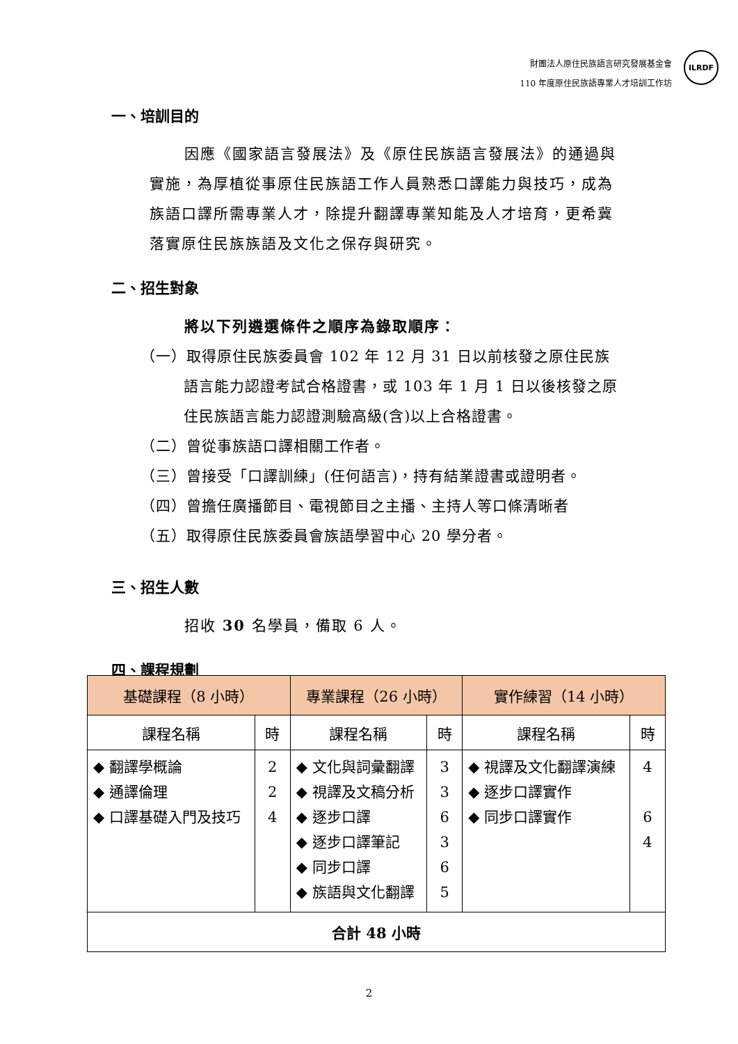財團法人原住民族語言研究發展基金會
110 年度原住民族語專業人才培訓工作坊
ILRDF
一、培訓目的
因應《國家語言發展法》及《原住民族語言發展法》的通過與實施，為厚植從事原住民族語工作人員熟悉口譯能力與技巧，成為族語口譯所需專業人才，除提升翻譯專業知能及人才培育，更希冀落實原住民族族語及文化之保存與研究。
二、招生對象
將以下列遴選條件之順序為錄取順序：
（一）取得原住民族委員會 102 年 12 月 31 日以前核發之原住民族語言能力認證考試合格證書，或 103 年 1 月 1 日以後核發之原住民族語言能力認證測驗高級(含)以上合格證書。
（二）曾從事族語口譯相關工作者。
（三）曾接受「口譯訓練」(任何語言)，持有結業證書或證明者。
（四）曾擔任廣播節目、電視節目之主播、主持人等口條清晰者
（五）取得原住民族委員會族語學習中心 20 學分者。
三、招生人數
招收 30 名學員，備取 6 人。
四、課程規劃
| 基礎課程（8 小時） | | 專業課程（26 小時） | | 實作練習（14 小時） | |
| --- | --- | --- | --- | --- | --- |
| 課程名稱 | 時 | 課程名稱 | 時 | 課程名稱 | 時 |
| ◆ 翻譯學概論 ◆ 通譯倫理 ◆ 口譯基礎入門及技巧 | 2 2 4 | ◆ 文化與詞彙翻譯 ◆ 視譯及文稿分析 ◆ 逐步口譯 ◆ 逐步口譯筆記 ◆ 同步口譯 ◆ 族語與文化翻譯 | 3 3 6 3 6 5 | ◆ 視譯及文化翻譯演練 ◆ 逐步口譯實作 ◆ 同步口譯實作 | 4 6 4 |
| 合計 48 小時 | | | | | |
2